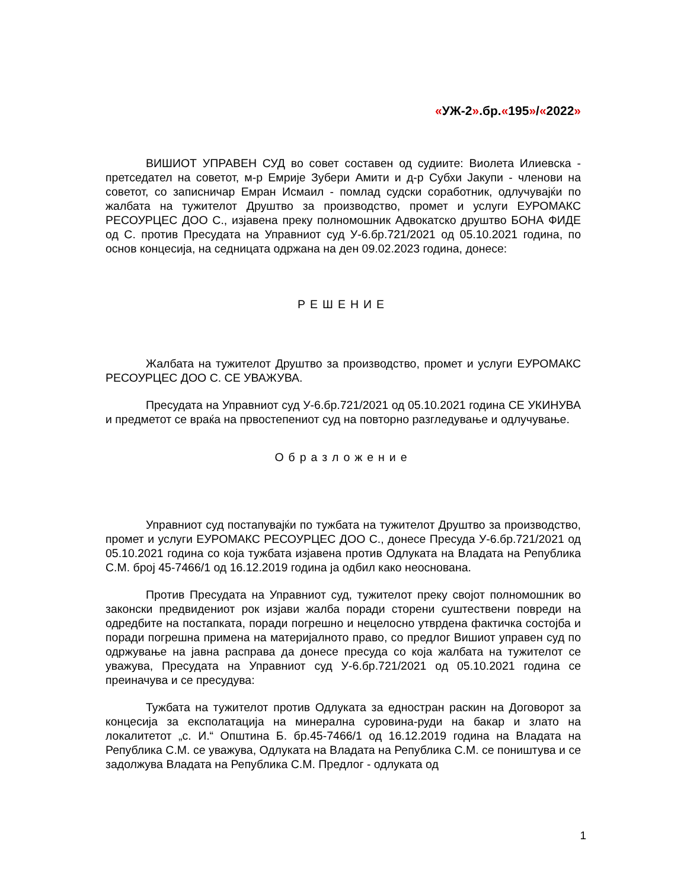«УЖ-2».бр.«195»/«2022»
ВИШИОТ УПРАВЕН СУД во совет составен од судиите: Виолета Илиевска - претседател на советот, м-р Емрије Зубери Амити и д-р Субхи Јакупи - членови на советот, со записничар Емран Исмаил - помлад судски соработник, одлучувајќи по жалбата на тужителот Друштво за производство, промет и услуги ЕУРОМАКС РЕСОУРЦЕС ДОО С., изјавена преку полномошник Адвокатско друштво БОНА ФИДЕ од С. против Пресудата на Управниот суд У-6.бр.721/2021 од 05.10.2021 година, по основ концесија, на седницата одржана на ден 09.02.2023 година, донесе:
РЕШЕНИЕ
Жалбата на тужителот Друштво за производство, промет и услуги ЕУРОМАКС РЕСОУРЦЕС ДОО С. СЕ УВАЖУВА.
Пресудата на Управниот суд У-6.бр.721/2021 од 05.10.2021 година СЕ УКИНУВА и предметот се враќа на првостепениот суд на повторно разгледување и одлучување.
Образложение
Управниот суд постапувајќи по тужбата на тужителот Друштво за производство, промет и услуги ЕУРОМАКС РЕСОУРЦЕС ДОО С., донесе Пресуда У-6.бр.721/2021 од 05.10.2021 година со која тужбата изјавена против Одлуката на Владата на Република С.М. број 45-7466/1 од 16.12.2019 година ја одбил како неоснована.
Против Пресудата на Управниот суд, тужителот преку својот полномошник во законски предвидениот рок изјави жалба поради сторени суштествени повреди на одредбите на постапката, поради погрешно и нецелосно утврдена фактичка состојба и поради погрешна примена на материјалното право, со предлог Вишиот управен суд по одржување на јавна расправа да донесе пресуда со која жалбата на тужителот се уважува, Пресудата на Управниот суд У-6.бр.721/2021 од 05.10.2021 година се преиначува и се пресудува:
Тужбата на тужителот против Одлуката за едностран раскин на Договорот за концесија за експолатација на минерална суровина-руди на бакар и злато на локалитетот „с. И.“ Општина Б. бр.45-7466/1 од 16.12.2019 година на Владата на Република С.М. се уважува, Одлуката на Владата на Република С.М. се поништува и се задолжува Владата на Република С.М. Предлог - одлуката од
1